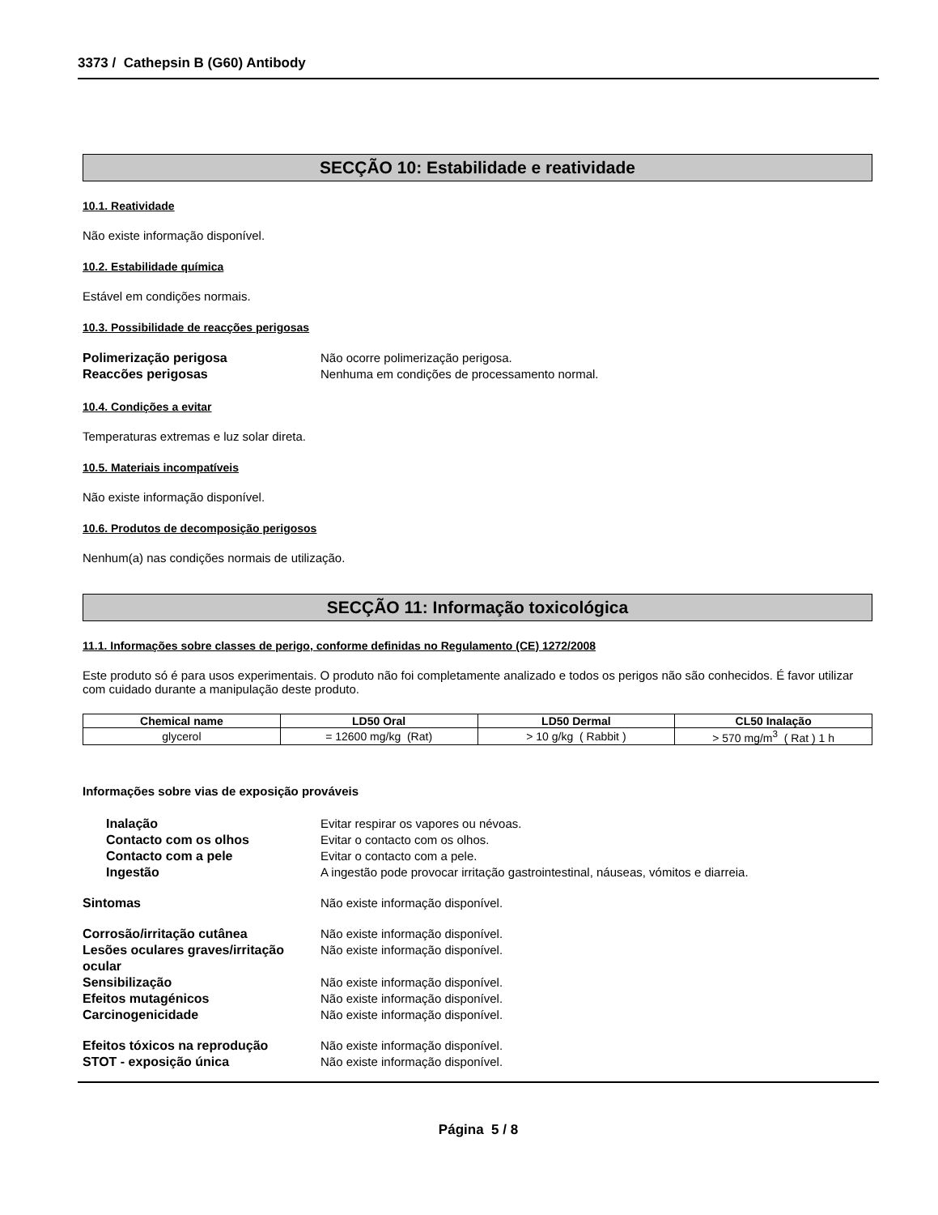3373 / Cathepsin B (G60) Antibody
SECÇÃO 10: Estabilidade e reatividade
10.1. Reatividade
Não existe informação disponível.
10.2. Estabilidade química
Estável em condições normais.
10.3. Possibilidade de reacções perigosas
Polimerização perigosa Não ocorre polimerização perigosa.
Reaccões perigosas Nenhuma em condições de processamento normal.
10.4. Condições a evitar
Temperaturas extremas e luz solar direta.
10.5. Materiais incompatíveis
Não existe informação disponível.
10.6. Produtos de decomposição perigosos
Nenhum(a) nas condições normais de utilização.
SECÇÃO 11: Informação toxicológica
11.1. Informações sobre classes de perigo, conforme definidas no Regulamento (CE) 1272/2008
Este produto só é para usos experimentais. O produto não foi completamente analizado e todos os perigos não são conhecidos. É favor utilizar com cuidado durante a manipulação deste produto.
| Chemical name | LD50 Oral | LD50 Dermal | CL50 Inalação |
| --- | --- | --- | --- |
| glycerol | = 12600 mg/kg (Rat) | > 10 g/kg ( Rabbit ) | > 570 mg/m<sup>3</sup> ( Rat ) 1 h |
Informações sobre vias de exposição prováveis
Inalação Evitar respirar os vapores ou névoas.
Contacto com os olhos Evitar o contacto com os olhos.
Contacto com a pele Evitar o contacto com a pele.
Ingestão A ingestão pode provocar irritação gastrointestinal, náuseas, vómitos e diarreia.
Sintomas Não existe informação disponível.
Corrosão/irritação cutânea Não existe informação disponível.
Lesões oculares graves/irritação ocular Não existe informação disponível.
Sensibilização Não existe informação disponível.
Efeitos mutagénicos Não existe informação disponível.
Carcinogenicidade Não existe informação disponível.
Efeitos tóxicos na reprodução Não existe informação disponível.
STOT - exposição única Não existe informação disponível.
Página 5 / 8